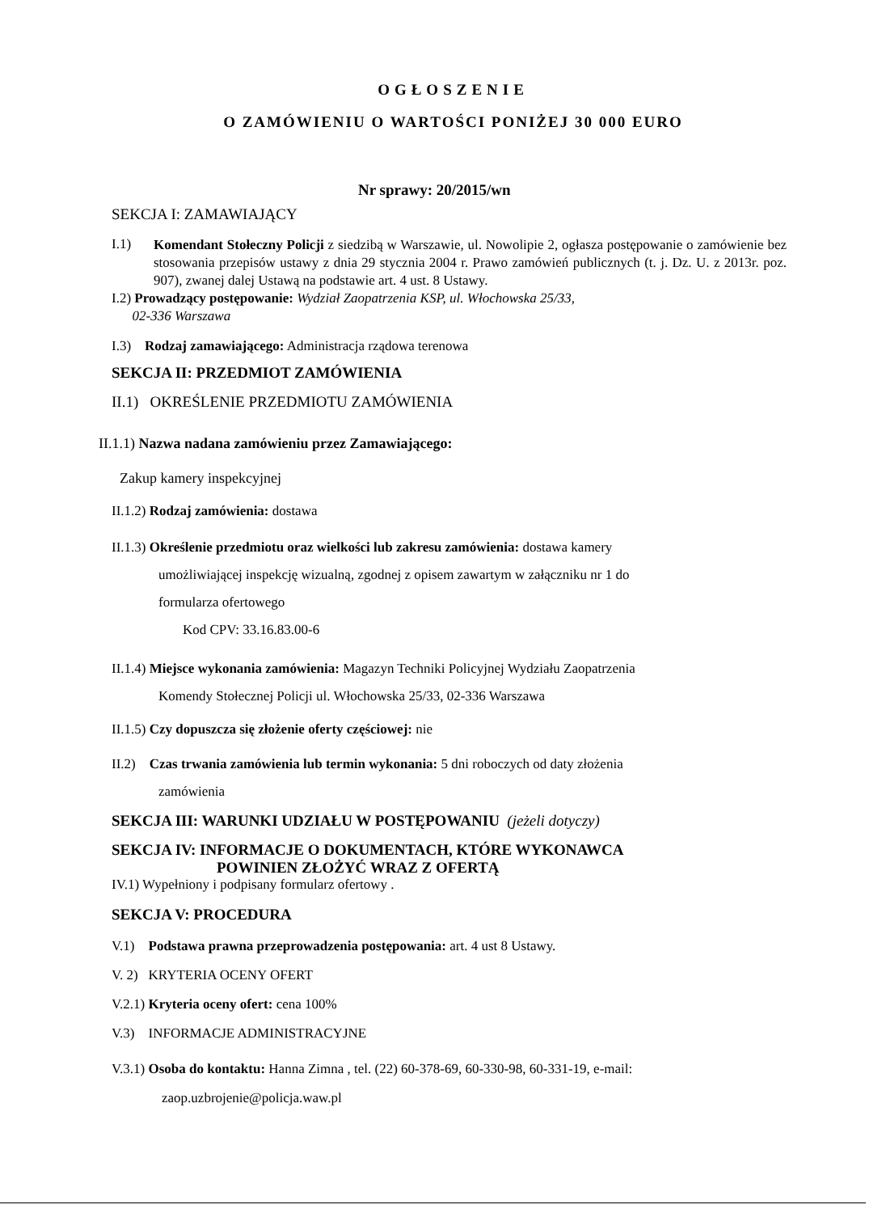OGŁOSZENIE
O ZAMÓWIENIU O WARTOŚCI PONIŻEJ 30 000 EURO
Nr sprawy: 20/2015/wn
SEKCJA I: ZAMAWIAJĄCY
I.1)
Komendant Stołeczny Policji z siedzibą w Warszawie, ul. Nowolipie 2, ogłasza postępowanie o zamówienie bez stosowania przepisów ustawy z dnia 29 stycznia 2004 r. Prawo zamówień publicznych (t. j. Dz. U. z 2013r. poz. 907), zwanej dalej Ustawą na podstawie art. 4 ust. 8 Ustawy.
I.2) Prowadzący postępowanie: Wydział Zaopatrzenia KSP, ul. Włochowska 25/33,
02-336 Warszawa
I.3) Rodzaj zamawiającego: Administracja rządowa terenowa
SEKCJA II: PRZEDMIOT ZAMÓWIENIA
II.1) OKREŚLENIE PRZEDMIOTU ZAMÓWIENIA
II.1.1) Nazwa nadana zamówieniu przez Zamawiającego:
Zakup kamery inspekcyjnej
II.1.2) Rodzaj zamówienia: dostawa
II.1.3) Określenie przedmiotu oraz wielkości lub zakresu zamówienia: dostawa kamery
umożliwiającej inspekcję wizualną, zgodnej z opisem zawartym w załączniku nr 1 do
formularza ofertowego
Kod CPV: 33.16.83.00-6
II.1.4) Miejsce wykonania zamówienia: Magazyn Techniki Policyjnej Wydziału Zaopatrzenia
Komendy Stołecznej Policji ul. Włochowska 25/33, 02-336 Warszawa
II.1.5) Czy dopuszcza się złożenie oferty częściowej: nie
II.2) Czas trwania zamówienia lub termin wykonania: 5 dni roboczych od daty złożenia
zamówienia
SEKCJA III: WARUNKI UDZIAŁU W POSTĘPOWANIU (jeżeli dotyczy)
SEKCJA IV: INFORMACJE O DOKUMENTACH, KTÓRE WYKONAWCA
POWINIEN ZŁOŻYĆ WRAZ Z OFERTĄ
IV.1) Wypełniony i podpisany formularz ofertowy .
SEKCJA V: PROCEDURA
V.1) Podstawa prawna przeprowadzenia postępowania: art. 4 ust 8 Ustawy.
V. 2) KRYTERIA OCENY OFERT
V.2.1) Kryteria oceny ofert: cena 100%
V.3) INFORMACJE ADMINISTRACYJNE
V.3.1) Osoba do kontaktu: Hanna Zimna , tel. (22) 60-378-69, 60-330-98, 60-331-19, e-mail:
zaop.uzbrojenie@policja.waw.pl